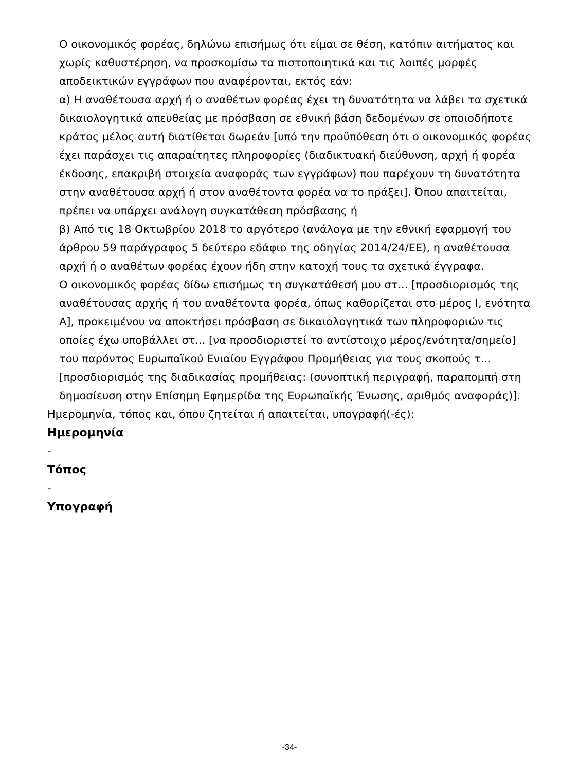Ο οικονομικός φορέας, δηλώνω επισήμως ότι είμαι σε θέση, κατόπιν αιτήματος και χωρίς καθυστέρηση, να προσκομίσω τα πιστοποιητικά και τις λοιπές μορφές αποδεικτικών εγγράφων που αναφέρονται, εκτός εάν:
α) Η αναθέτουσα αρχή ή ο αναθέτων φορέας έχει τη δυνατότητα να λάβει τα σχετικά δικαιολογητικά απευθείας με πρόσβαση σε εθνική βάση δεδομένων σε οποιοδήποτε κράτος μέλος αυτή διατίθεται δωρεάν [υπό την προϋπόθεση ότι ο οικονομικός φορέας έχει παράσχει τις απαραίτητες πληροφορίες (διαδικτυακή διεύθυνση, αρχή ή φορέα έκδοσης, επακριβή στοιχεία αναφοράς των εγγράφων) που παρέχουν τη δυνατότητα στην αναθέτουσα αρχή ή στον αναθέτοντα φορέα να το πράξει]. Όπου απαιτείται, πρέπει να υπάρχει ανάλογη συγκατάθεση πρόσβασης ή
β) Από τις 18 Οκτωβρίου 2018 το αργότερο (ανάλογα με την εθνική εφαρμογή του άρθρου 59 παράγραφος 5 δεύτερο εδάφιο της οδηγίας 2014/24/ΕΕ), η αναθέτουσα αρχή ή ο αναθέτων φορέας έχουν ήδη στην κατοχή τους τα σχετικά έγγραφα.
Ο οικονομικός φορέας δίδω επισήμως τη συγκατάθεσή μου στ... [προσδιορισμός της αναθέτουσας αρχής ή του αναθέτοντα φορέα, όπως καθορίζεται στο μέρος Ι, ενότητα Α], προκειμένου να αποκτήσει πρόσβαση σε δικαιολογητικά των πληροφοριών τις οποίες έχω υποβάλλει στ... [να προσδιοριστεί το αντίστοιχο μέρος/ενότητα/σημείο] του παρόντος Ευρωπαϊκού Ενιαίου Εγγράφου Προμήθειας για τους σκοπούς τ... [προσδιορισμός της διαδικασίας προμήθειας: (συνοπτική περιγραφή, παραπομπή στη δημοσίευση στην Επίσημη Εφημερίδα της Ευρωπαϊκής Ένωσης, αριθμός αναφοράς)].
Ημερομηνία, τόπος και, όπου ζητείται ή απαιτείται, υπογραφή(-ές):
Ημερομηνία
-
Τόπος
-
Υπογραφή
-34-